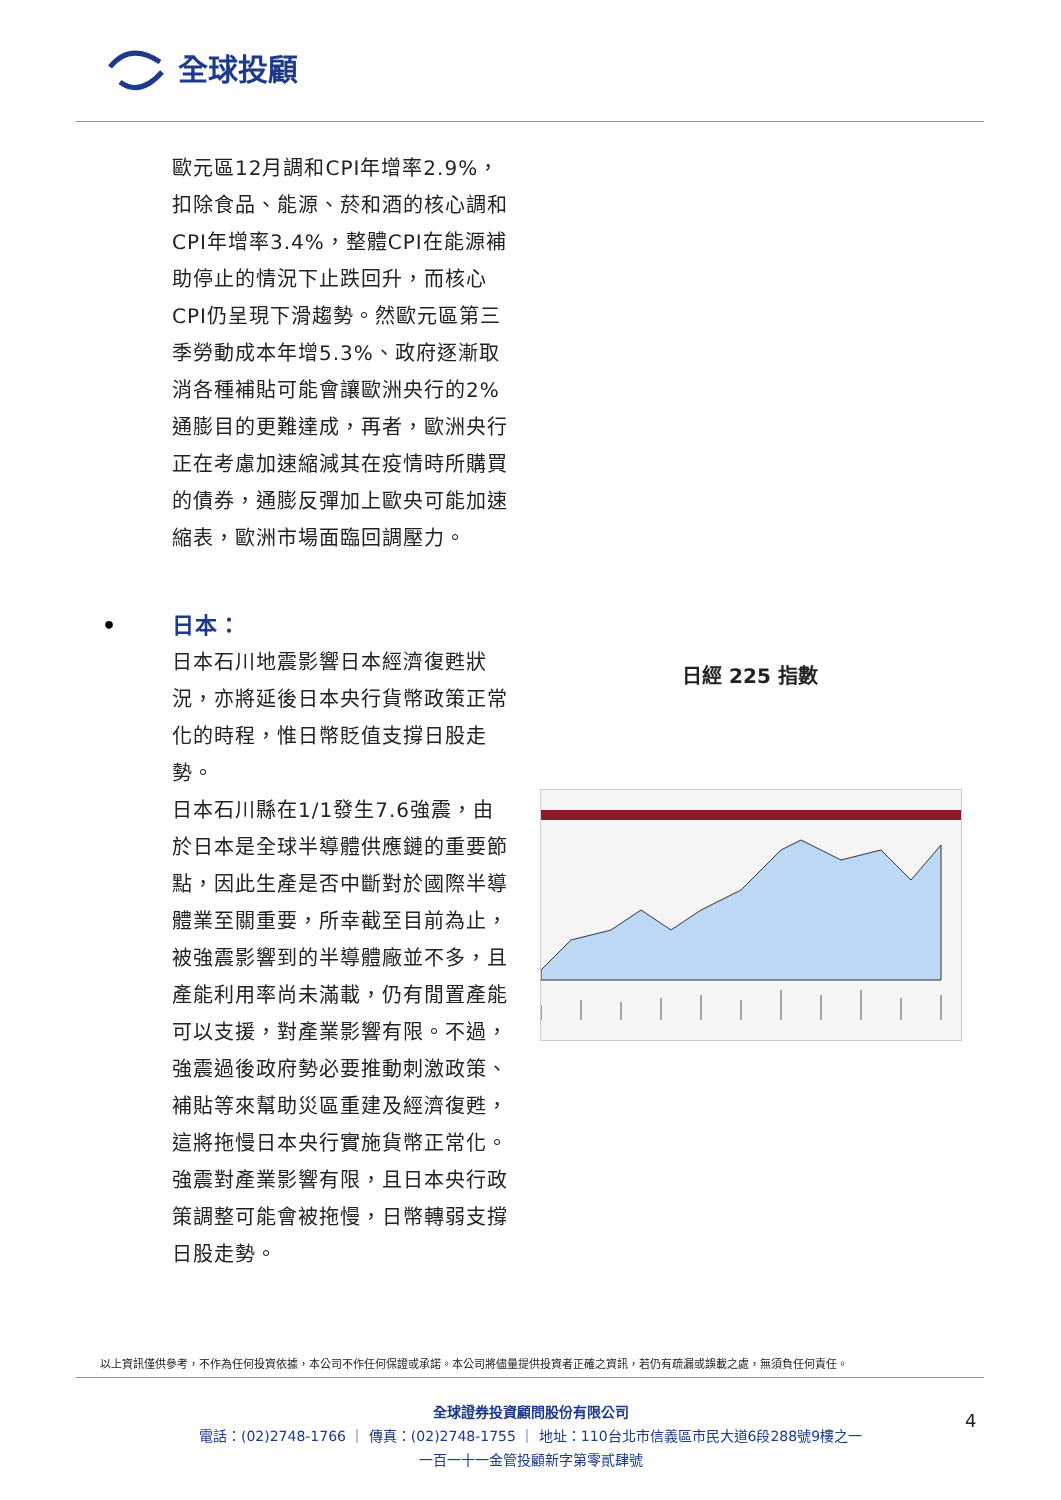全球投顧
歐元區12月調和CPI年增率2.9%，扣除食品、能源、菸和酒的核心調和CPI年增率3.4%，整體CPI在能源補助停止的情況下止跌回升，而核心CPI仍呈現下滑趨勢。然歐元區第三季勞動成本年增5.3%、政府逐漸取消各種補貼可能會讓歐洲央行的2%通膨目的更難達成，再者，歐洲央行正在考慮加速縮減其在疫情時所購買的債券，通膨反彈加上歐央可能加速縮表，歐洲市場面臨回調壓力。
• 日本：
日本石川地震影響日本經濟復甦狀況，亦將延後日本央行貨幣政策正常化的時程，惟日幣貶值支撐日股走勢。
日本石川縣在1/1發生7.6強震，由於日本是全球半導體供應鏈的重要節點，因此生產是否中斷對於國際半導體業至關重要，所幸截至目前為止，被強震影響到的半導體廠並不多，且產能利用率尚未滿載，仍有閒置產能可以支援，對產業影響有限。不過，強震過後政府勢必要推動刺激政策、補貼等來幫助災區重建及經濟復甦，這將拖慢日本央行實施貨幣正常化。強震對產業影響有限，且日本央行政策調整可能會被拖慢，日幣轉弱支撐日股走勢。
日經 225 指數
以上資訊僅供參考，不作為任何投資依據，本公司不作任何保證或承諾。本公司將儘量提供投資者正確之資訊，若仍有疏漏或誤載之處，無須負任何責任。
全球證券投資顧問股份有限公司
電話：(02)2748-1766 ｜ 傳真：(02)2748-1755 ｜ 地址：110台北市信義區市民大道6段288號9樓之一
一百一十一金管投顧新字第零貳肆號
4